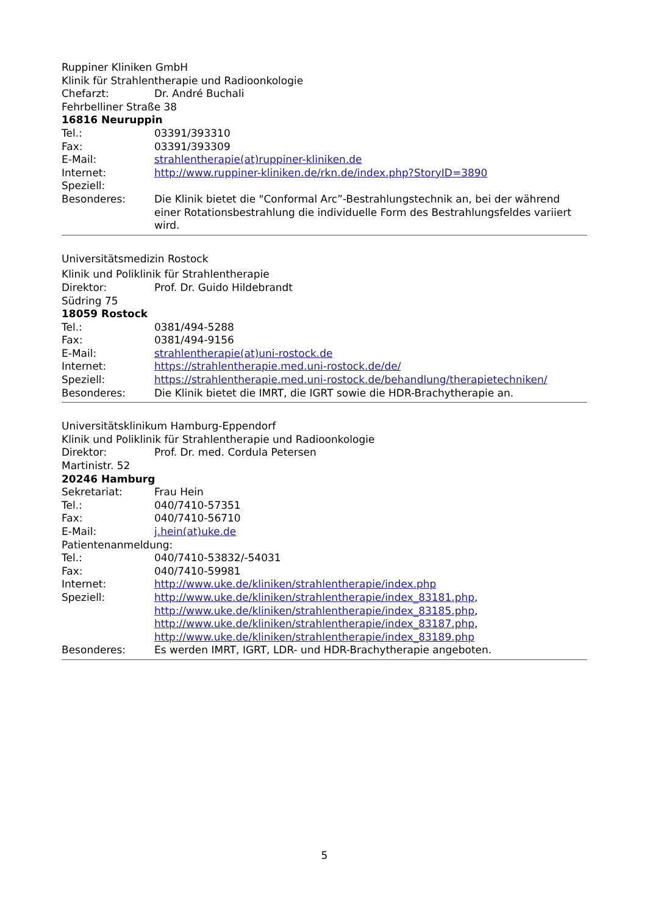Ruppiner Kliniken GmbH
Klinik für Strahlentherapie und Radioonkologie
Chefarzt: Dr. André Buchali
Fehrbelliner Straße 38
16816 Neuruppin
Tel.: 03391/393310
Fax: 03391/393309
E-Mail: strahlentherapie(at)ruppiner-kliniken.de
Internet: http://www.ruppiner-kliniken.de/rkn.de/index.php?StoryID=3890
Speziell:
Besonderes: Die Klinik bietet die "Conformal Arc”-Bestrahlungstechnik an, bei der während einer Rotationsbestrahlung die individuelle Form des Bestrahlungsfeldes variiert wird.
Universitätsmedizin Rostock
Klinik und Poliklinik für Strahlentherapie
Direktor: Prof. Dr. Guido Hildebrandt
Südring 75
18059 Rostock
Tel.: 0381/494-5288
Fax: 0381/494-9156
E-Mail: strahlentherapie(at)uni-rostock.de
Internet: https://strahlentherapie.med.uni-rostock.de/de/
Speziell: https://strahlentherapie.med.uni-rostock.de/behandlung/therapietechniken/
Besonderes: Die Klinik bietet die IMRT, die IGRT sowie die HDR-Brachytherapie an.
Universitätsklinikum Hamburg-Eppendorf
Klinik und Poliklinik für Strahlentherapie und Radioonkologie
Direktor: Prof. Dr. med. Cordula Petersen
Martinistr. 52
20246 Hamburg
Sekretariat: Frau Hein
Tel.: 040/7410-57351
Fax: 040/7410-56710
E-Mail: j.hein(at)uke.de
Patientenanmeldung:
Tel.: 040/7410-53832/-54031
Fax: 040/7410-59981
Internet: http://www.uke.de/kliniken/strahlentherapie/index.php
Speziell: http://www.uke.de/kliniken/strahlentherapie/index_83181.php,
http://www.uke.de/kliniken/strahlentherapie/index_83185.php,
http://www.uke.de/kliniken/strahlentherapie/index_83187.php,
http://www.uke.de/kliniken/strahlentherapie/index_83189.php
Besonderes: Es werden IMRT, IGRT, LDR- und HDR-Brachytherapie angeboten.
5